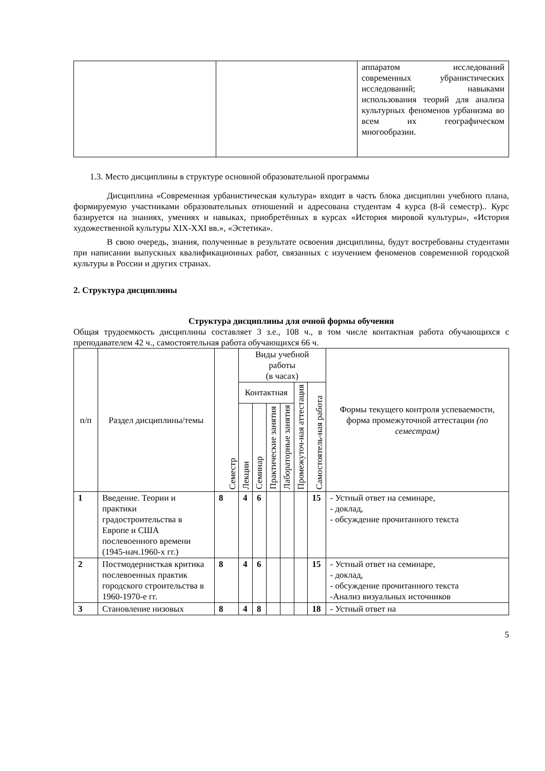| | | аппаратом исследований современных убранистических исследований; навыками использования теорий для анализа культурных феноменов урбанизма во всем их географическом многообразии. |
1.3. Место дисциплины в структуре основной образовательной программы
Дисциплина «Современная урбанистическая культура» входит в часть блока дисциплин учебного плана, формируемую участниками образовательных отношений и адресована студентам 4 курса (8-й семестр).. Курс базируется на знаниях, умениях и навыках, приобретённых в курсах «История мировой культуры», «История художественной культуры XIX-XXI вв.», «Эстетика».
В свою очередь, знания, полученные в результате освоения дисциплины, будут востребованы студентами при написании выпускных квалификационных работ, связанных с изучением феноменов современной городской культуры в России и других странах.
2. Структура дисциплины
Структура дисциплины для очной формы обучения
Общая трудоемкость дисциплины составляет 3 з.е., 108 ч., в том числе контактная работа обучающихся с преподавателем 42 ч., самостоятельная работа обучающихся 66 ч.
| п/п | Раздел дисциплины/темы | Семестр | Виды учебной работы (в часах) | | | | | | Формы текущего контроля успеваемости, форма промежуточной аттестации (по семестрам) |
| --- | --- | --- | --- | --- | --- | --- | --- | --- | --- |
| | | | Контактная | | | | Промежуточ-ная аттестация | Самостоятель-ная работа | |
| | | | Лекции | Семинар | Практические занятия | Лабораторные занятия | | | |
| 1 | Введение. Теории и практики градостроительства в Европе и США послевоенного времени (1945-нач.1960-х гг.) | 8 | 4 | 6 | | | | 15 | - Устный ответ на семинаре, - доклад, - обсуждение прочитанного текста |
| 2 | Постмодернисткая критика послевоенных практик городского строительства в 1960-1970-е гг. | 8 | 4 | 6 | | | | 15 | - Устный ответ на семинаре, - доклад, - обсуждение прочитанного текста -Анализ визуальных источников |
| 3 | Становление низовых | 8 | 4 | 8 | | | | 18 | - Устный ответ на |
5